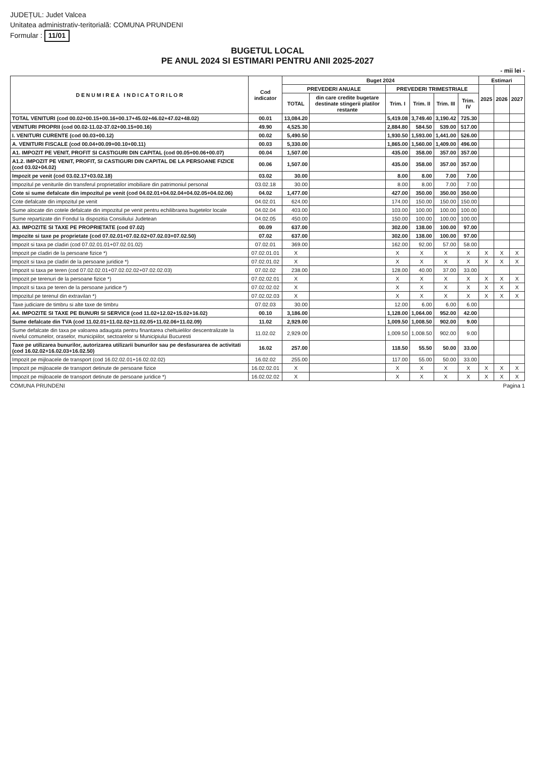JUDEȚUL: Judet Valcea
Unitatea administrativ-teritorială: COMUNA PRUNDENI
Formular : 11/01
BUGETUL LOCAL
PE ANUL 2024 SI ESTIMARI PENTRU ANII 2025-2027
- mii lei -
| D E N U M I R E A I N D I C A T O R I L O R | Cod indicator | Buget 2024 | | | | | | Estimari | | |
| --- | --- | --- | --- | --- | --- | --- | --- | --- | --- | --- |
| | | PREVEDERI ANUALE | | PREVEDERI TRIMESTRIALE | | | | 2025 | 2026 | 2027 |
| | | TOTAL | din care credite bugetare destinate stingerii platilor restante | Trim. I | Trim. II | Trim. III | Trim. IV | | | |
| TOTAL VENITURI (cod 00.02+00.15+00.16+00.17+45.02+46.02+47.02+48.02) | 00.01 | 13,084.20 | | 5,419.08 | 3,749.40 | 3,190.42 | 725.30 | | | |
| VENITURI PROPRII (cod 00.02-11.02-37.02+00.15+00.16) | 49.90 | 4,525.30 | | 2,884.80 | 584.50 | 539.00 | 517.00 | | | |
| I. VENITURI CURENTE (cod 00.03+00.12) | 00.02 | 5,490.50 | | 1,930.50 | 1,593.00 | 1,441.00 | 526.00 | | | |
| A. VENITURI FISCALE (cod 00.04+00.09+00.10+00.11) | 00.03 | 5,330.00 | | 1,865.00 | 1,560.00 | 1,409.00 | 496.00 | | | |
| A1. IMPOZIT PE VENIT, PROFIT SI CASTIGURI DIN CAPITAL (cod 00.05+00.06+00.07) | 00.04 | 1,507.00 | | 435.00 | 358.00 | 357.00 | 357.00 | | | |
| A1.2. IMPOZIT PE VENIT, PROFIT, SI CASTIGURI DIN CAPITAL DE LA PERSOANE FIZICE (cod 03.02+04.02) | 00.06 | 1,507.00 | | 435.00 | 358.00 | 357.00 | 357.00 | | | |
| Impozit pe venit (cod 03.02.17+03.02.18) | 03.02 | 30.00 | | 8.00 | 8.00 | 7.00 | 7.00 | | | |
| Impozitul pe veniturile din transferul proprietatilor imobiliare din patrimoniul personal | 03.02.18 | 30.00 | | 8.00 | 8.00 | 7.00 | 7.00 | | | |
| Cote si sume defalcate din impozitul pe venit (cod 04.02.01+04.02.04+04.02.05+04.02.06) | 04.02 | 1,477.00 | | 427.00 | 350.00 | 350.00 | 350.00 | | | |
| Cote defalcate din impozitul pe venit | 04.02.01 | 624.00 | | 174.00 | 150.00 | 150.00 | 150.00 | | | |
| Sume alocate din cotele defalcate din impozitul pe venit pentru echilibrarea bugetelor locale | 04.02.04 | 403.00 | | 103.00 | 100.00 | 100.00 | 100.00 | | | |
| Sume repartizate din Fondul la dispozitia Consiliului Judetean | 04.02.05 | 450.00 | | 150.00 | 100.00 | 100.00 | 100.00 | | | |
| A3. IMPOZITE SI TAXE PE PROPRIETATE (cod 07.02) | 00.09 | 637.00 | | 302.00 | 138.00 | 100.00 | 97.00 | | | |
| Impozite si taxe pe proprietate (cod 07.02.01+07.02.02+07.02.03+07.02.50) | 07.02 | 637.00 | | 302.00 | 138.00 | 100.00 | 97.00 | | | |
| Impozit si taxa pe cladiri (cod 07.02.01.01+07.02.01.02) | 07.02.01 | 369.00 | | 162.00 | 92.00 | 57.00 | 58.00 | | | |
| Impozit pe cladiri de la persoane fizice *) | 07.02.01.01 | X | | X | X | X | X | X | X | X |
| Impozit si taxa pe cladiri de la persoane juridice *) | 07.02.01.02 | X | | X | X | X | X | X | X | X |
| Impozit si taxa pe teren (cod 07.02.02.01+07.02.02.02+07.02.02.03) | 07.02.02 | 238.00 | | 128.00 | 40.00 | 37.00 | 33.00 | | | |
| Impozit pe terenuri de la persoane fizice *) | 07.02.02.01 | X | | X | X | X | X | X | X | X |
| Impozit si taxa pe teren de la persoane juridice *) | 07.02.02.02 | X | | X | X | X | X | X | X | X |
| Impozitul pe terenul din extravilan *) | 07.02.02.03 | X | | X | X | X | X | X | X | X |
| Taxe judiciare de timbru si alte taxe de timbru | 07.02.03 | 30.00 | | 12.00 | 6.00 | 6.00 | 6.00 | | | |
| A4. IMPOZITE SI TAXE PE BUNURI SI SERVICII (cod 11.02+12.02+15.02+16.02) | 00.10 | 3,186.00 | | 1,128.00 | 1,064.00 | 952.00 | 42.00 | | | |
| Sume defalcate din TVA (cod 11.02.01+11.02.02+11.02.05+11.02.06+11.02.09) | 11.02 | 2,929.00 | | 1,009.50 | 1,008.50 | 902.00 | 9.00 | | | |
| Sume defalcate din taxa pe valoarea adaugata pentru finantarea cheltuielilor descentralizate la nivelul comunelor, oraselor, municipiilor, sectoarelor si Municipiului Bucuresti | 11.02.02 | 2,929.00 | | 1,009.50 | 1,008.50 | 902.00 | 9.00 | | | |
| Taxe pe utilizarea bunurilor, autorizarea utilizarii bunurilor sau pe desfasurarea de activitati (cod 16.02.02+16.02.03+16.02.50) | 16.02 | 257.00 | | 118.50 | 55.50 | 50.00 | 33.00 | | | |
| Impozit pe mijloacele de transport (cod 16.02.02.01+16.02.02.02) | 16.02.02 | 255.00 | | 117.00 | 55.00 | 50.00 | 33.00 | | | |
| Impozit pe mijloacele de transport detinute de persoane fizice | 16.02.02.01 | X | | X | X | X | X | X | X | X |
| Impozit pe mijloacele de transport detinute de persoane juridice *) | 16.02.02.02 | X | | X | X | X | X | X | X | X |
COMUNA PRUNDENI Pagina 1